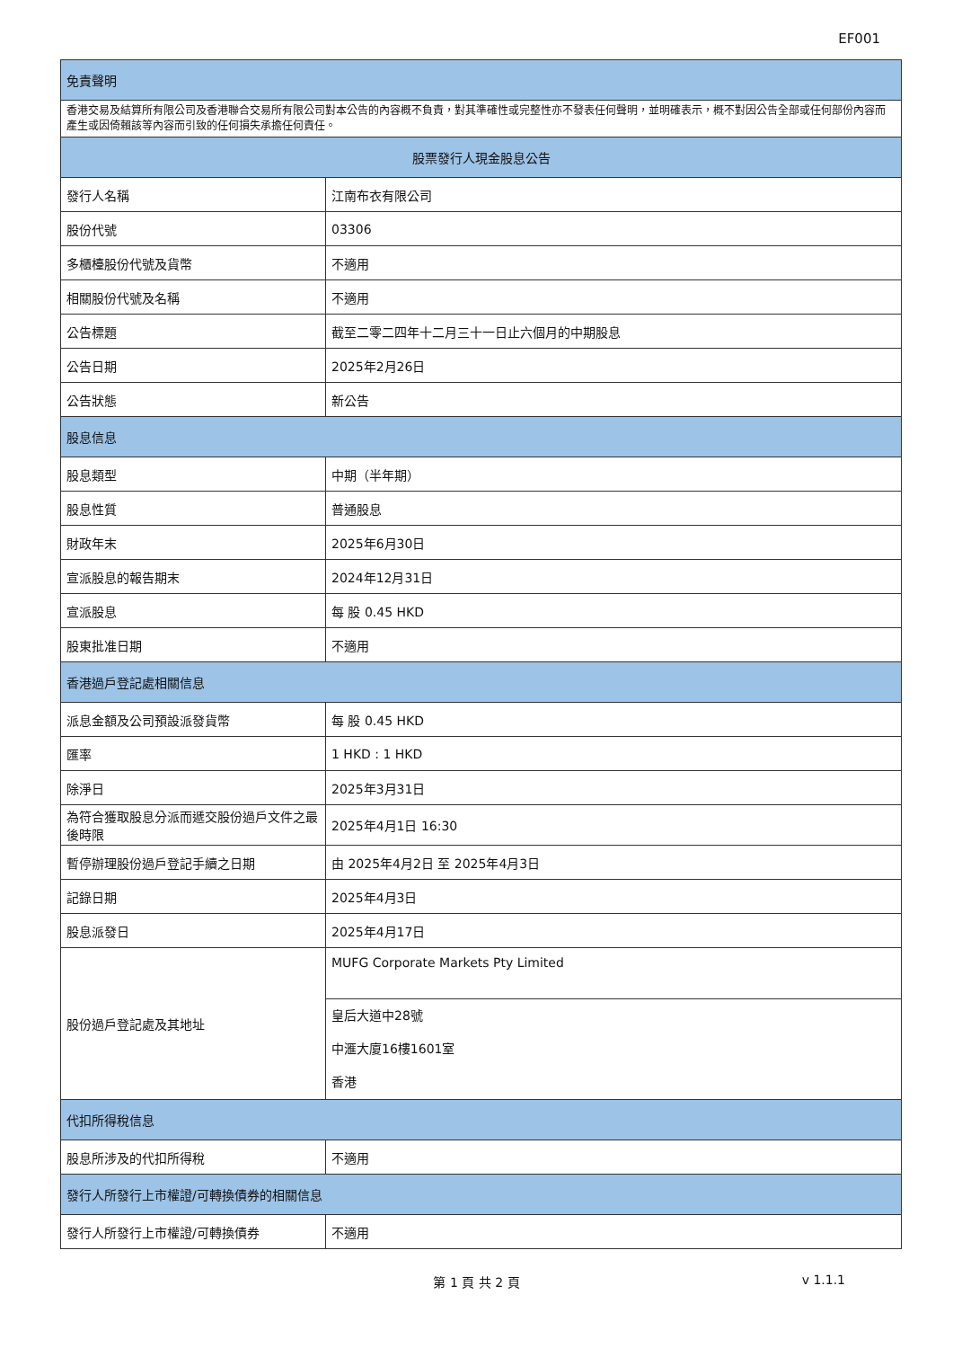EF001
| 免責聲明 | |
| --- | --- |
| 香港交易及結算所有限公司及香港聯合交易所有限公司對本公告的內容概不負責，對其準確性或完整性亦不發表任何聲明，並明確表示，概不對因公告全部或任何部份內容而產生或因倚賴該等內容而引致的任何損失承擔任何責任。 | |
| 股票發行人現金股息公告 | |
| 發行人名稱 | 江南布衣有限公司 |
| 股份代號 | 03306 |
| 多櫃檯股份代號及貨幣 | 不適用 |
| 相關股份代號及名稱 | 不適用 |
| 公告標題 | 截至二零二四年十二月三十一日止六個月的中期股息 |
| 公告日期 | 2025年2月26日 |
| 公告狀態 | 新公告 |
| 股息信息 | |
| 股息類型 | 中期（半年期） |
| 股息性質 | 普通股息 |
| 財政年末 | 2025年6月30日 |
| 宣派股息的報告期末 | 2024年12月31日 |
| 宣派股息 | 每 股 0.45 HKD |
| 股東批准日期 | 不適用 |
| 香港過戶登記處相關信息 | |
| 派息金額及公司預設派發貨幣 | 每 股 0.45 HKD |
| 匯率 | 1 HKD : 1 HKD |
| 除淨日 | 2025年3月31日 |
| 為符合獲取股息分派而遞交股份過戶文件之最後時限 | 2025年4月1日 16:30 |
| 暫停辦理股份過戶登記手續之日期 | 由 2025年4月2日 至 2025年4月3日 |
| 記錄日期 | 2025年4月3日 |
| 股息派發日 | 2025年4月17日 |
| 股份過戶登記處及其地址 | MUFG Corporate Markets Pty Limited |
| | 皇后大道中28號 中滙大廈16樓1601室 香港 |
| 代扣所得稅信息 | |
| 股息所涉及的代扣所得稅 | 不適用 |
| 發行人所發行上市權證/可轉換債券的相關信息 | |
| 發行人所發行上市權證/可轉換債券 | 不適用 |
第 1 頁 共 2 頁
v 1.1.1